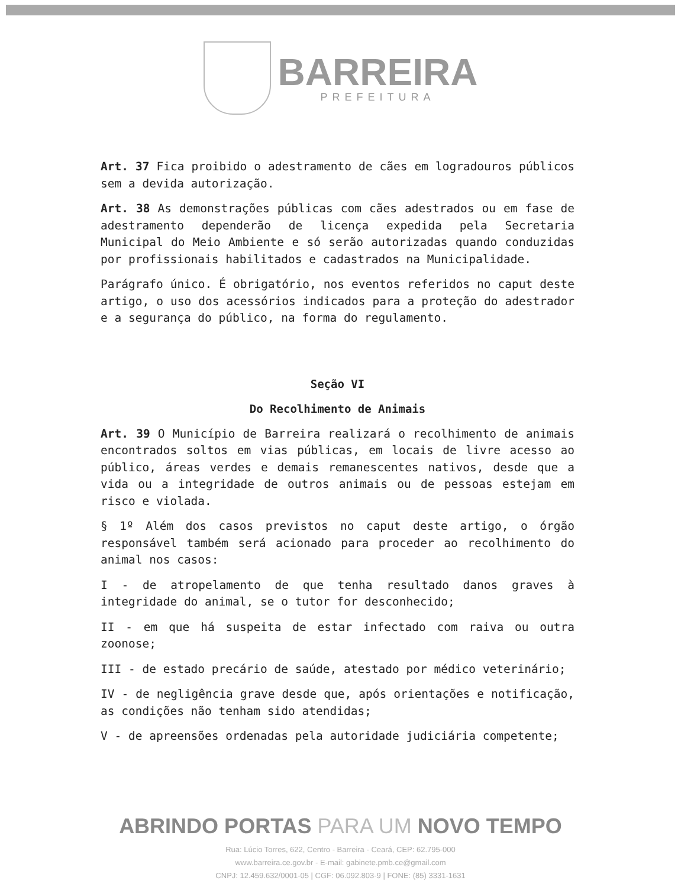BARREIRA
PREFEITURA
Art. 37 Fica proibido o adestramento de cães em logradouros públicos sem a devida autorização.
Art. 38 As demonstrações públicas com cães adestrados ou em fase de adestramento dependerão de licença expedida pela Secretaria Municipal do Meio Ambiente e só serão autorizadas quando conduzidas por profissionais habilitados e cadastrados na Municipalidade.
Parágrafo único. É obrigatório, nos eventos referidos no caput deste artigo, o uso dos acessórios indicados para a proteção do adestrador e a segurança do público, na forma do regulamento.
Seção VI
Do Recolhimento de Animais
Art. 39 O Município de Barreira realizará o recolhimento de animais encontrados soltos em vias públicas, em locais de livre acesso ao público, áreas verdes e demais remanescentes nativos, desde que a vida ou a integridade de outros animais ou de pessoas estejam em risco e violada.
§ 1º Além dos casos previstos no caput deste artigo, o órgão responsável também será acionado para proceder ao recolhimento do animal nos casos:
I - de atropelamento de que tenha resultado danos graves à integridade do animal, se o tutor for desconhecido;
II - em que há suspeita de estar infectado com raiva ou outra zoonose;
III - de estado precário de saúde, atestado por médico veterinário;
IV - de negligência grave desde que, após orientações e notificação, as condições não tenham sido atendidas;
V - de apreensões ordenadas pela autoridade judiciária competente;
ABRINDO PORTAS PARA UM NOVO TEMPO
Rua: Lúcio Torres, 622, Centro - Barreira - Ceará, CEP: 62.795-000
www.barreira.ce.gov.br - E-mail: gabinete.pmb.ce@gmail.com
CNPJ: 12.459.632/0001-05 | CGF: 06.092.803-9 | FONE: (85) 3331-1631